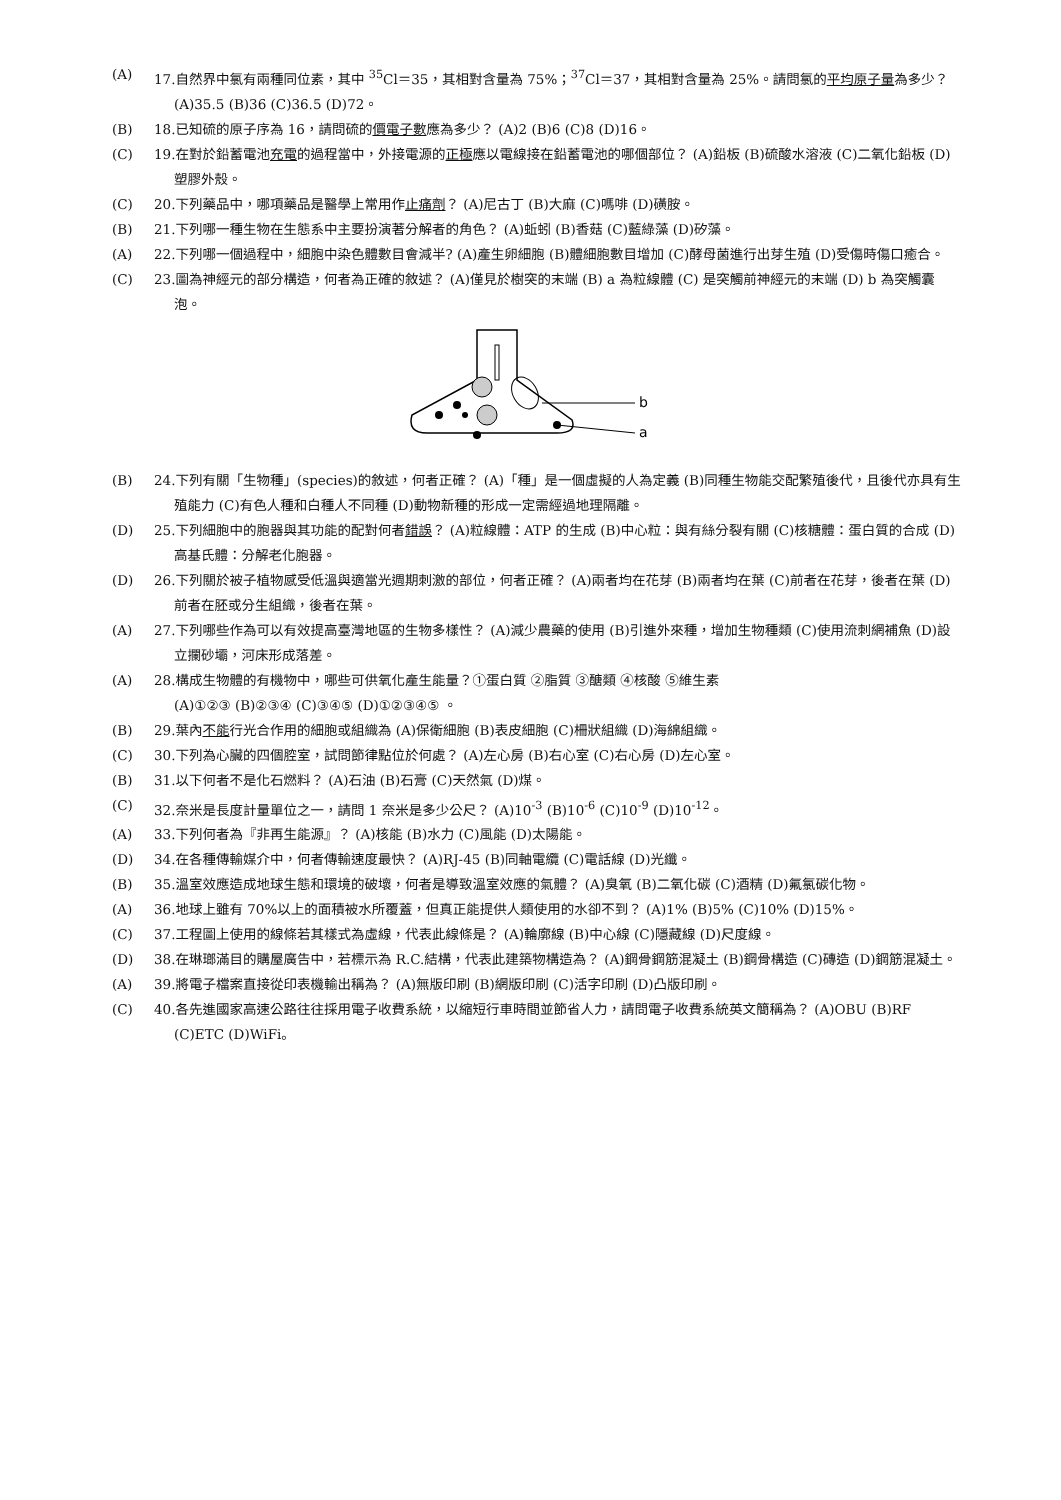(A) 17.自然界中氯有兩種同位素，其中 <sup>35</sup>Cl＝35，其相對含量為 75%；<sup>37</sup>Cl＝37，其相對含量為 25%。請問氯的平均原子量為多少？ (A)35.5 (B)36 (C)36.5 (D)72。
(B) 18.已知硫的原子序為 16，請問硫的價電子數應為多少？ (A)2 (B)6 (C)8 (D)16。
(C) 19.在對於鉛蓄電池充電的過程當中，外接電源的正極應以電線接在鉛蓄電池的哪個部位？ (A)鉛板 (B)硫酸水溶液 (C)二氧化鉛板 (D)塑膠外殼。
(C) 20.下列藥品中，哪項藥品是醫學上常用作止痛劑？ (A)尼古丁 (B)大麻 (C)嗎啡 (D)磺胺。
(B) 21.下列哪一種生物在生態系中主要扮演著分解者的角色？ (A)蚯蚓 (B)香菇 (C)藍綠藻 (D)矽藻。
(A) 22.下列哪一個過程中，細胞中染色體數目會減半? (A)產生卵細胞 (B)體細胞數目增加 (C)酵母菌進行出芽生殖 (D)受傷時傷口癒合。
(C) 23.圖為神經元的部分構造，何者為正確的敘述？ (A)僅見於樹突的末端 (B) a 為粒線體 (C) 是突觸前神經元的末端 (D) b 為突觸囊泡。
b
a
(B) 24.下列有關「生物種」(species)的敘述，何者正確？ (A)「種」是一個虛擬的人為定義 (B)同種生物能交配繁殖後代，且後代亦具有生殖能力 (C)有色人種和白種人不同種 (D)動物新種的形成一定需經過地理隔離。
(D) 25.下列細胞中的胞器與其功能的配對何者錯誤？ (A)粒線體：ATP 的生成 (B)中心粒：與有絲分裂有關 (C)核糖體：蛋白質的合成 (D)高基氏體：分解老化胞器。
(D) 26.下列關於被子植物感受低溫與適當光週期刺激的部位，何者正確？ (A)兩者均在花芽 (B)兩者均在葉 (C)前者在花芽，後者在葉 (D)前者在胚或分生組織，後者在葉。
(A) 27.下列哪些作為可以有效提高臺灣地區的生物多樣性？ (A)減少農藥的使用 (B)引進外來種，增加生物種類 (C)使用流刺網補魚 (D)設立攔砂壩，河床形成落差。
(A) 28.構成生物體的有機物中，哪些可供氧化產生能量？①蛋白質 ②脂質 ③醣類 ④核酸 ⑤維生素
(A)①②③ (B)②③④ (C)③④⑤ (D)①②③④⑤ 。
(B) 29.葉內不能行光合作用的細胞或組織為 (A)保衛細胞 (B)表皮細胞 (C)柵狀組織 (D)海綿組織。
(C) 30.下列為心臟的四個腔室，試問節律點位於何處？ (A)左心房 (B)右心室 (C)右心房 (D)左心室。
(B) 31.以下何者不是化石燃料？ (A)石油 (B)石膏 (C)天然氣 (D)煤。
(C) 32.奈米是長度計量單位之一，請問 1 奈米是多少公尺？ (A)10<sup>-3</sup> (B)10<sup>-6</sup> (C)10<sup>-9</sup> (D)10<sup>-12</sup>。
(A) 33.下列何者為『非再生能源』？ (A)核能 (B)水力 (C)風能 (D)太陽能。
(D) 34.在各種傳輸媒介中，何者傳輸速度最快？ (A)RJ-45 (B)同軸電纜 (C)電話線 (D)光纖。
(B) 35.溫室效應造成地球生態和環境的破壞，何者是導致溫室效應的氣體？ (A)臭氧 (B)二氧化碳 (C)酒精 (D)氟氯碳化物。
(A) 36.地球上雖有 70%以上的面積被水所覆蓋，但真正能提供人類使用的水卻不到？ (A)1% (B)5% (C)10% (D)15%。
(C) 37.工程圖上使用的線條若其樣式為虛線，代表此線條是？ (A)輪廓線 (B)中心線 (C)隱藏線 (D)尺度線。
(D) 38.在琳瑯滿目的購屋廣告中，若標示為 R.C.結構，代表此建築物構造為？ (A)鋼骨鋼筋混凝土 (B)鋼骨構造 (C)磚造 (D)鋼筋混凝土。
(A) 39.將電子檔案直接從印表機輸出稱為？ (A)無版印刷 (B)網版印刷 (C)活字印刷 (D)凸版印刷。
(C) 40.各先進國家高速公路往往採用電子收費系統，以縮短行車時間並節省人力，請問電子收費系統英文簡稱為？ (A)OBU (B)RF (C)ETC (D)WiFi。